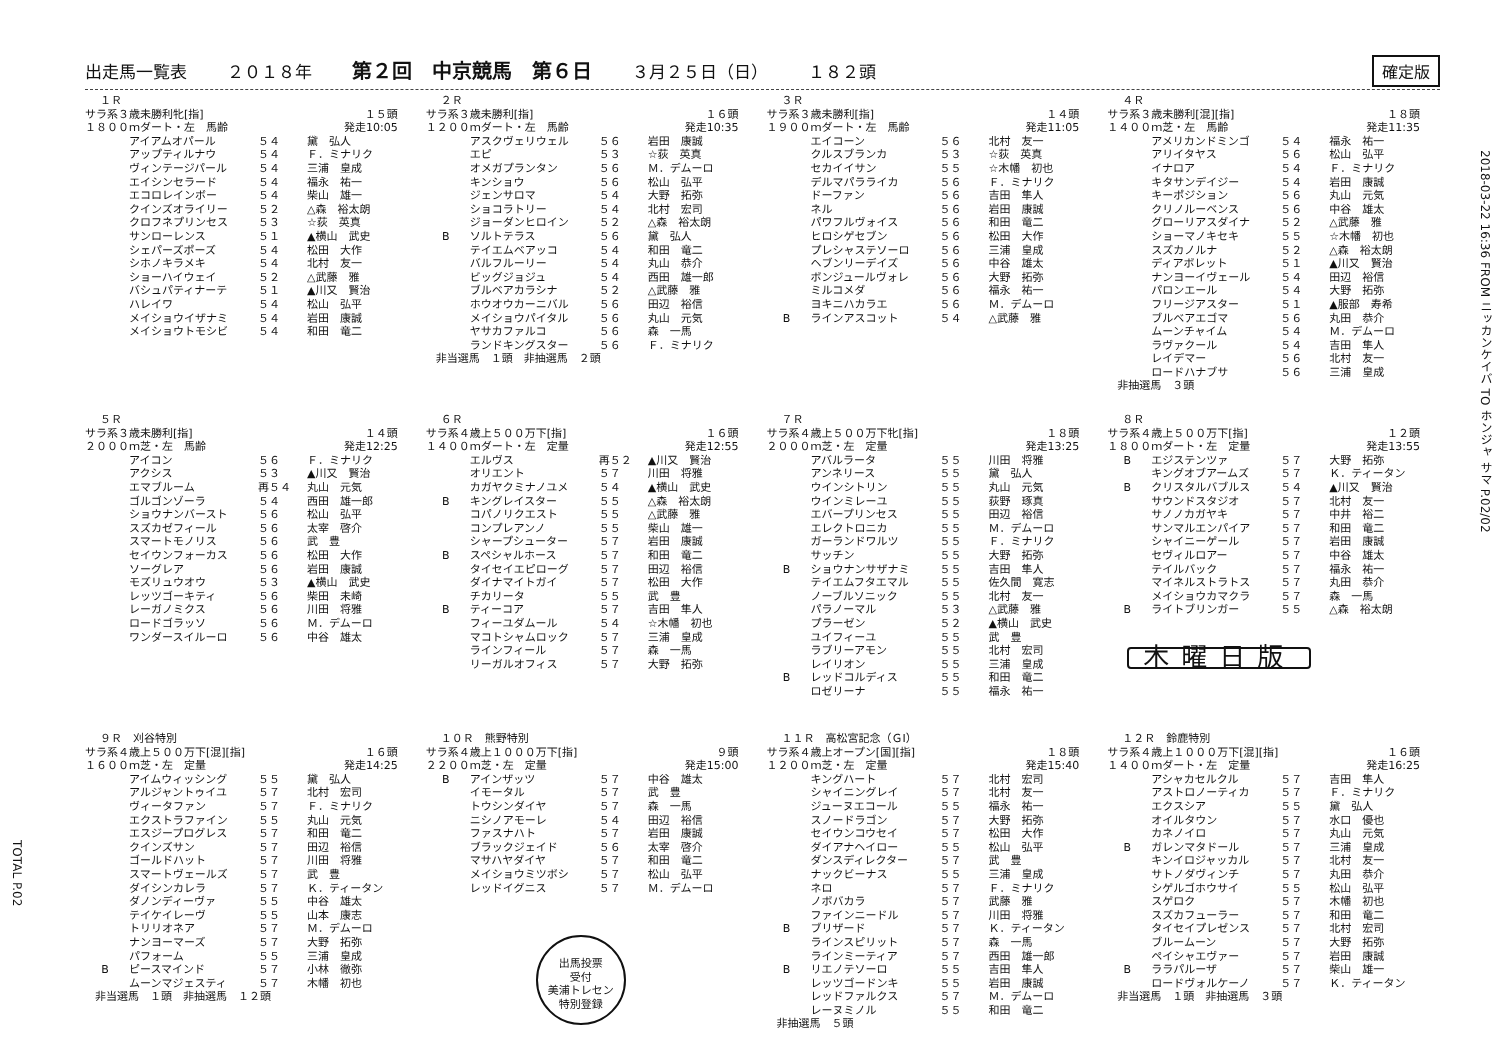出走馬一覧表 ２０１８年 第２回　中京競馬　第６日 ３月２５日（日） １８２頭 確定版
１Ｒ
サラ系３歳未勝利牝[指] １５頭
１８００ｍダート・左　馬齢 発走10:05
| | アイアムオパール | ５４ | 黛 弘人 |
| | アップティルナウ | ５４ | Ｆ．ミナリク |
| | ヴィンテージパール | ５４ | 三浦 皇成 |
| | エイシンセラード | ５４ | 福永 祐一 |
| | エコロレインボー | ５４ | 柴山 雄一 |
| | クインズオライリー | ５２ | △森 裕太朗 |
| | クロフネプリンセス | ５３ | ☆荻 英真 |
| | サンローレンス | ５１ | ▲横山 武史 |
| | シェパーズポーズ | ５４ | 松田 大作 |
| | シホノキラメキ | ５４ | 北村 友一 |
| | ショーハイウェイ | ５２ | △武藤 雅 |
| | バシュパティナーテ | ５１ | ▲川又 賢治 |
| | ハレイワ | ５４ | 松山 弘平 |
| | メイショウイザナミ | ５４ | 岩田 康誠 |
| | メイショウトモシビ | ５４ | 和田 竜二 |
２Ｒ
サラ系３歳未勝利[指] １６頭
１２００ｍダート・左　馬齢 発走10:35
| | アスクヴェリウェル | ５６ | 岩田 康誠 |
| | エピ | ５３ | ☆荻 英真 |
| | オメガプランタン | ５６ | Ｍ．デムーロ |
| | キンショウ | ５６ | 松山 弘平 |
| | ジェンサロマ | ５４ | 大野 拓弥 |
| | ショコラトリー | ５４ | 北村 宏司 |
| | ジョーダンヒロイン | ５２ | △森 裕太朗 |
| B | ソルトテラス | ５６ | 黛 弘人 |
| | テイエムベアッコ | ５４ | 和田 竜二 |
| | バルフルーリー | ５４ | 丸山 恭介 |
| | ビッグジョジュ | ５４ | 西田 雄一郎 |
| | ブルベアカラシナ | ５２ | △武藤 雅 |
| | ホウオウカーニバル | ５６ | 田辺 裕信 |
| | メイショウパイタル | ５６ | 丸山 元気 |
| | ヤサカファルコ | ５６ | 森 一馬 |
| | ランドキングスター | ５６ | Ｆ．ミナリク |
非当選馬　１頭　非抽選馬　２頭
３Ｒ
サラ系３歳未勝利[指] １４頭
１９００ｍダート・左　馬齢 発走11:05
| | エイコーン | ５６ | 北村 友一 |
| | クルスブランカ | ５３ | ☆荻 英真 |
| | セカイイサン | ５５ | ☆木幡 初也 |
| | デルマパラライカ | ５６ | Ｆ．ミナリク |
| | ドーファン | ５６ | 吉田 隼人 |
| | ネル | ５６ | 岩田 康誠 |
| | パワフルヴォイス | ５６ | 和田 竜二 |
| | ヒロシゲセブン | ５６ | 松田 大作 |
| | プレシャステソーロ | ５６ | 三浦 皇成 |
| | ヘブンリーデイズ | ５６ | 中谷 雄太 |
| | ボンジュールヴォレ | ５６ | 大野 拓弥 |
| | ミルコメダ | ５６ | 福永 祐一 |
| | ヨキニハカラエ | ５６ | Ｍ．デムーロ |
| B | ラインアスコット | ５４ | △武藤 雅 |
４Ｒ
サラ系３歳未勝利[混][指] １８頭
１４００ｍ芝・左　馬齢 発走11:35
| | アメリカンドミンゴ | ５４ | 福永 祐一 |
| | アリイタヤス | ５６ | 松山 弘平 |
| | イナロア | ５４ | Ｆ．ミナリク |
| | キタサンデイジー | ５４ | 岩田 康誠 |
| | キーポジション | ５６ | 丸山 元気 |
| | クリノルーベンス | ５６ | 中谷 雄太 |
| | グローリアスダイナ | ５２ | △武藤 雅 |
| | ショーマノキセキ | ５５ | ☆木幡 初也 |
| | スズカノルナ | ５２ | △森 裕太朗 |
| | ディアボレット | ５１ | ▲川又 賢治 |
| | ナンヨーイヴェール | ５４ | 田辺 裕信 |
| | パロンエール | ５４ | 大野 拓弥 |
| | フリージアスター | ５１ | ▲服部 寿希 |
| | ブルベアエゴマ | ５６ | 丸田 恭介 |
| | ムーンチャイム | ５４ | Ｍ．デムーロ |
| | ラヴァクール | ５４ | 吉田 隼人 |
| | レイデマー | ５６ | 北村 友一 |
| | ロードハナブサ | ５６ | 三浦 皇成 |
非抽選馬　３頭
５Ｒ
サラ系３歳未勝利[指] １４頭
２０００ｍ芝・左　馬齢 発走12:25
| | アイコン | ５６ | Ｆ．ミナリク |
| | アクシス | ５３ | ▲川又 賢治 |
| | エマブルーム | 再５４ | 丸山 元気 |
| | ゴルゴンゾーラ | ５４ | 西田 雄一郎 |
| | ショウナンバースト | ５６ | 松山 弘平 |
| | スズカゼフィール | ５６ | 太宰 啓介 |
| | スマートモノリス | ５６ | 武 豊 |
| | セイウンフォーカス | ５６ | 松田 大作 |
| | ソーグレア | ５６ | 岩田 康誠 |
| | モズリュウオウ | ５３ | ▲横山 武史 |
| | レッツゴーキティ | ５６ | 柴田 未崎 |
| | レーガノミクス | ５６ | 川田 将雅 |
| | ロードゴラッソ | ５６ | Ｍ．デムーロ |
| | ワンダースイルーロ | ５６ | 中谷 雄太 |
６Ｒ
サラ系４歳上５００万下[指] １６頭
１４００ｍダート・左　定量 発走12:55
| | エルヴス | 再５２ | ▲川又 賢治 |
| | オリエント | ５７ | 川田 将雅 |
| | カガヤクミナノユメ | ５４ | ▲横山 武史 |
| B | キングレイスター | ５５ | △森 裕太朗 |
| | コパノリクエスト | ５５ | △武藤 雅 |
| | コンプレアンノ | ５５ | 柴山 雄一 |
| | シャープシューター | ５７ | 岩田 康誠 |
| B | スペシャルホース | ５７ | 和田 竜二 |
| | タイセイエピローグ | ５７ | 田辺 裕信 |
| | ダイナマイトガイ | ５７ | 松田 大作 |
| | チカリータ | ５５ | 武 豊 |
| B | ティーコア | ５７ | 吉田 隼人 |
| | フィーユダムール | ５４ | ☆木幡 初也 |
| | マコトシャムロック | ５７ | 三浦 皇成 |
| | ラインフィール | ５７ | 森 一馬 |
| | リーガルオフィス | ５７ | 大野 拓弥 |
７Ｒ
サラ系４歳上５００万下牝[指] １８頭
２０００ｍ芝・左　定量 発走13:25
| | アバルラータ | ５５ | 川田 将雅 |
| | アンネリース | ５５ | 黛 弘人 |
| | ウインシトリン | ５５ | 丸山 元気 |
| | ウインミレーユ | ５５ | 荻野 琢真 |
| | エバープリンセス | ５５ | 田辺 裕信 |
| | エレクトロニカ | ５５ | Ｍ．デムーロ |
| | ガーランドワルツ | ５５ | Ｆ．ミナリク |
| | サッチン | ５５ | 大野 拓弥 |
| B | ショウナンサザナミ | ５５ | 吉田 隼人 |
| | テイエムフタエマル | ５５ | 佐久間 寛志 |
| | ノーブルソニック | ５５ | 北村 友一 |
| | パラノーマル | ５３ | △武藤 雅 |
| | プラーゼン | ５２ | ▲横山 武史 |
| | ユイフィーユ | ５５ | 武 豊 |
| | ラブリーアモン | ５５ | 北村 宏司 |
| | レイリオン | ５５ | 三浦 皇成 |
| B | レッドコルディス | ５５ | 和田 竜二 |
| | ロゼリーナ | ５５ | 福永 祐一 |
８Ｒ
サラ系４歳上５００万下[指] １２頭
１８００ｍダート・左　定量 発走13:55
| B | エジステンツァ | ５７ | 大野 拓弥 |
| | キングオブアームズ | ５７ | Ｋ．ティータン |
| B | クリスタルバブルス | ５４ | ▲川又 賢治 |
| | サウンドスタジオ | ５７ | 北村 友一 |
| | サノノカガヤキ | ５７ | 中井 裕二 |
| | サンマルエンパイア | ５７ | 和田 竜二 |
| | シャイニーゲール | ５７ | 岩田 康誠 |
| | セヴィルロアー | ５７ | 中谷 雄太 |
| | テイルバック | ５７ | 福永 祐一 |
| | マイネルストラトス | ５７ | 丸田 恭介 |
| | メイショウカマクラ | ５７ | 森 一馬 |
| B | ライトブリンガー | ５５ | △森 裕太朗 |
木曜日版
９Ｒ　刈谷特別
サラ系４歳上５００万下[混][指] １６頭
１６００ｍ芝・左　定量 発走14:25
| | アイムウィッシング | ５５ | 黛 弘人 |
| | アルジャントゥイユ | ５７ | 北村 宏司 |
| | ヴィータファン | ５７ | Ｆ．ミナリク |
| | エクストラファイン | ５５ | 丸山 元気 |
| | エスジープログレス | ５７ | 和田 竜二 |
| | クインズサン | ５７ | 田辺 裕信 |
| | ゴールドハット | ５７ | 川田 将雅 |
| | スマートヴェールズ | ５７ | 武 豊 |
| | ダイシンカレラ | ５７ | Ｋ．ティータン |
| | ダノンディーヴァ | ５５ | 中谷 雄太 |
| | テイケイレーヴ | ５５ | 山本 康志 |
| | トリリオネア | ５７ | Ｍ．デムーロ |
| | ナンヨーマーズ | ５７ | 大野 拓弥 |
| | パフォーム | ５５ | 三浦 皇成 |
| B | ピースマインド | ５７ | 小林 徹弥 |
| | ムーンマジェスティ | ５７ | 木幡 初也 |
非当選馬　１頭　非抽選馬　１２頭
１０Ｒ　熊野特別
サラ系４歳上１０００万下[指] ９頭
２２００ｍ芝・左　定量 発走15:00
| B | アインザッツ | ５７ | 中谷 雄太 |
| | イモータル | ５７ | 武 豊 |
| | トウシンダイヤ | ５７ | 森 一馬 |
| | ニシノアモーレ | ５４ | 田辺 裕信 |
| | ファスナハト | ５７ | 岩田 康誠 |
| | ブラックジェイド | ５６ | 太宰 啓介 |
| | マサハヤダイヤ | ５７ | 和田 竜二 |
| | メイショウミツボシ | ５７ | 松山 弘平 |
| | レッドイグニス | ５７ | Ｍ．デムーロ |
出馬投票
受付
美浦トレセン
特別登録
１１Ｒ　高松宮記念（ＧⅠ）
サラ系４歳上オープン[国][指] １８頭
１２００ｍ芝・左　定量 発走15:40
| | キングハート | ５７ | 北村 宏司 |
| | シャイニングレイ | ５７ | 北村 友一 |
| | ジューヌエコール | ５５ | 福永 祐一 |
| | スノードラゴン | ５７ | 大野 拓弥 |
| | セイウンコウセイ | ５７ | 松田 大作 |
| | ダイアナヘイロー | ５５ | 松山 弘平 |
| | ダンスディレクター | ５７ | 武 豊 |
| | ナックビーナス | ５５ | 三浦 皇成 |
| | ネロ | ５７ | Ｆ．ミナリク |
| | ノボバカラ | ５７ | 武藤 雅 |
| | ファインニードル | ５７ | 川田 将雅 |
| B | ブリザード | ５７ | Ｋ．ティータン |
| | ラインスピリット | ５７ | 森 一馬 |
| | ラインミーティア | ５７ | 西田 雄一郎 |
| B | リエノテソーロ | ５５ | 吉田 隼人 |
| | レッツゴードンキ | ５５ | 岩田 康誠 |
| | レッドファルクス | ５７ | Ｍ．デムーロ |
| | レーヌミノル | ５５ | 和田 竜二 |
非抽選馬　５頭
１２Ｒ　鈴鹿特別
サラ系４歳上１０００万下[混][指] １６頭
１４００ｍダート・左　定量 発走16:25
| | アシャカセルクル | ５７ | 吉田 隼人 |
| | アストロノーティカ | ５７ | Ｆ．ミナリク |
| | エクスシア | ５５ | 黛 弘人 |
| | オイルタウン | ５７ | 水口 優也 |
| | カネノイロ | ５７ | 丸山 元気 |
| B | ガレンマタドール | ５７ | 三浦 皇成 |
| | キンイロジャッカル | ５７ | 北村 友一 |
| | サトノダヴィンチ | ５７ | 丸田 恭介 |
| | シゲルゴホウサイ | ５５ | 松山 弘平 |
| | スゲロク | ５７ | 木幡 初也 |
| | スズカフューラー | ５７ | 和田 竜二 |
| | タイセイプレゼンス | ５７ | 北村 宏司 |
| | ブルームーン | ５７ | 大野 拓弥 |
| | ペイシャエヴァー | ５７ | 岩田 康誠 |
| B | ララパルーザ | ５７ | 柴山 雄一 |
| | ロードヴォルケーノ | ５７ | Ｋ．ティータン |
非当選馬　１頭　非抽選馬　３頭
2018-03-22 16:36 FROM ニッカンケイバ TO ホンジャ サマ P.02/02
TOTAL P.02